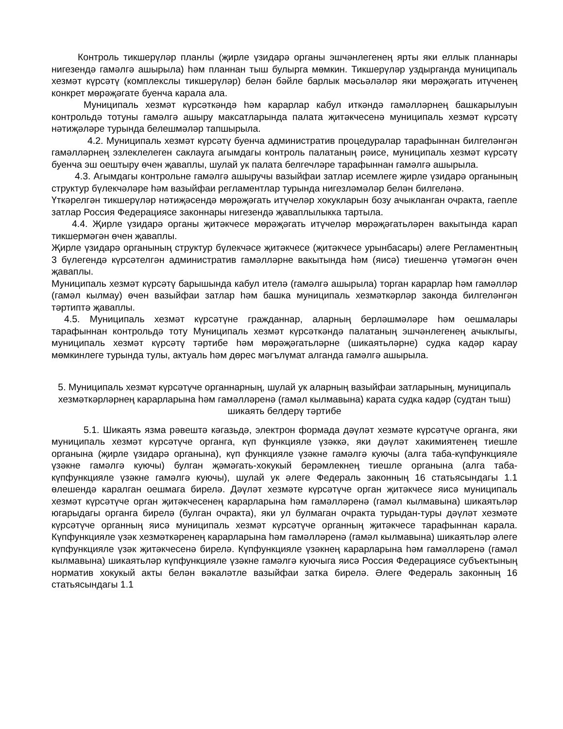Контроль тикшерүләр планлы (җирле үзидарә органы эшчәнлегенең ярты яки еллык планнары нигезендә гамәлгә ашырыла) һәм планнан тыш булырга мөмкин. Тикшерүләр уздырганда муниципаль хезмәт күрсәтү (комплекслы тикшерүләр) белән бәйле барлык мәсьәләләр яки мөрәҗәгать итүченең конкрет мөрәҗәгате буенча карала ала.
Муниципаль хезмәт күрсәткәндә һәм карарлар кабул иткәндә гамәлләрнең башкарылуын контрольдә тотуны гамәлгә ашыру максатларында палата җитәкчесенә муниципаль хезмәт күрсәтү нәтиҗәләре турында белешмәләр тапшырыла.
4.2. Муниципаль хезмәт күрсәтү буенча административ процедуралар тарафыннан билгеләнгән гамәлләрнең эзлеклелеген саклауга агымдагы контроль палатаның рәисе, муниципаль хезмәт күрсәтү буенча эш оештыру өчен җаваплы, шулай ук палата белгечләре тарафыннан гамәлгә ашырыла.
4.3. Агымдагы контрольне гамәлгә ашыручы вазыйфаи затлар исемлеге җирле үзидарә органының структур бүлекчәләре һәм вазыйфаи регламентлар турында нигезләмәләр белән билгеләнә.
Үткәрелгән тикшерүләр нәтиҗәсендә мөрәҗәгать итүчеләр хокукларын бозу ачыкланган очракта, гаепле затлар Россия Федерациясе законнары нигезендә җаваплылыкка тартыла.
4.4. Җирле үзидарә органы җитәкчесе мөрәҗәгать итүчеләр мөрәҗәгатьләрен вакытында карап тикшермәгән өчен җаваплы.
Җирле үзидарә органының структур бүлекчәсе җитәкчесе (җитәкчесе урынбасары) әлеге Регламентның 3 бүлегендә күрсәтелгән административ гамәлләрне вакытында һәм (яисә) тиешенчә үтәмәгән өчен җаваплы.
Муниципаль хезмәт күрсәтү барышында кабул ителә (гамәлгә ашырыла) торган карарлар һәм гамәлләр (гамәл кылмау) өчен вазыйфаи затлар һәм башка муниципаль хезмәткәрләр законда билгеләнгән тәртиптә җаваплы.
4.5. Муниципаль хезмәт күрсәтүне гражданнар, аларның берләшмәләре һәм оешмалары тарафыннан контрольдә тоту Муниципаль хезмәт күрсәткәндә палатаның эшчәнлегенең ачыклыгы, муниципаль хезмәт күрсәтү тәртибе һәм мөрәҗәгатьләрне (шикаятьләрне) судка кадәр карау мөмкинлеге турында тулы, актуаль һәм дөрес мәгълүмат алганда гамәлгә ашырыла.
5. Муниципаль хезмәт күрсәтүче органнарның, шулай ук аларның вазыйфаи затларының, муниципаль хезмәткәрләрнең карарларына һәм гамәлләренә (гамәл кылмавына) карата судка кадәр (судтан тыш) шикаять белдерү тәртибе
5.1. Шикаять язма рәвештә кәгазьдә, электрон формада дәүләт хезмәте күрсәтүче органга, яки муниципаль хезмәт күрсәтүче органга, күп функцияле үзәккә, яки дәүләт хакимиятенең тиешле органына (җирле үзидарә органына), күп функцияле үзәкне гамәлгә куючы (алга таба-күпфункцияле үзәкне гамәлгә куючы) булган җәмәгать-хокукый берәмлекнең тиешле органына (алга таба-күпфункцияле үзәкне гамәлгә куючы), шулай ук әлеге Федераль законның 16 статьясындагы 1.1 өлешендә каралган оешмага бирелә. Дәүләт хезмәте күрсәтүче орган җитәкчесе яисә муниципаль хезмәт күрсәтүче орган җитәкчесенең карарларына һәм гамәлләренә (гамәл кылмавына) шикаятьләр югарыдагы органга бирелә (булган очракта), яки ул булмаган очракта турыдан-туры дәүләт хезмәте күрсәтүче органның яисә муниципаль хезмәт күрсәтүче органның җитәкчесе тарафыннан карала. Күпфункцияле үзәк хезмәткәренең карарларына һәм гамәлләренә (гамәл кылмавына) шикаятьләр әлеге күпфункцияле үзәк җитәкчесенә бирелә. Күпфункцияле үзәкнең карарларына һәм гамәлләренә (гамәл кылмавына) шикаятьләр күпфункцияле үзәкне гамәлгә куючыга яисә Россия Федерациясе субъектының норматив хокукый акты белән вәкаләтле вазыйфаи затка бирелә. Әлеге Федераль законның 16 статьясындагы 1.1